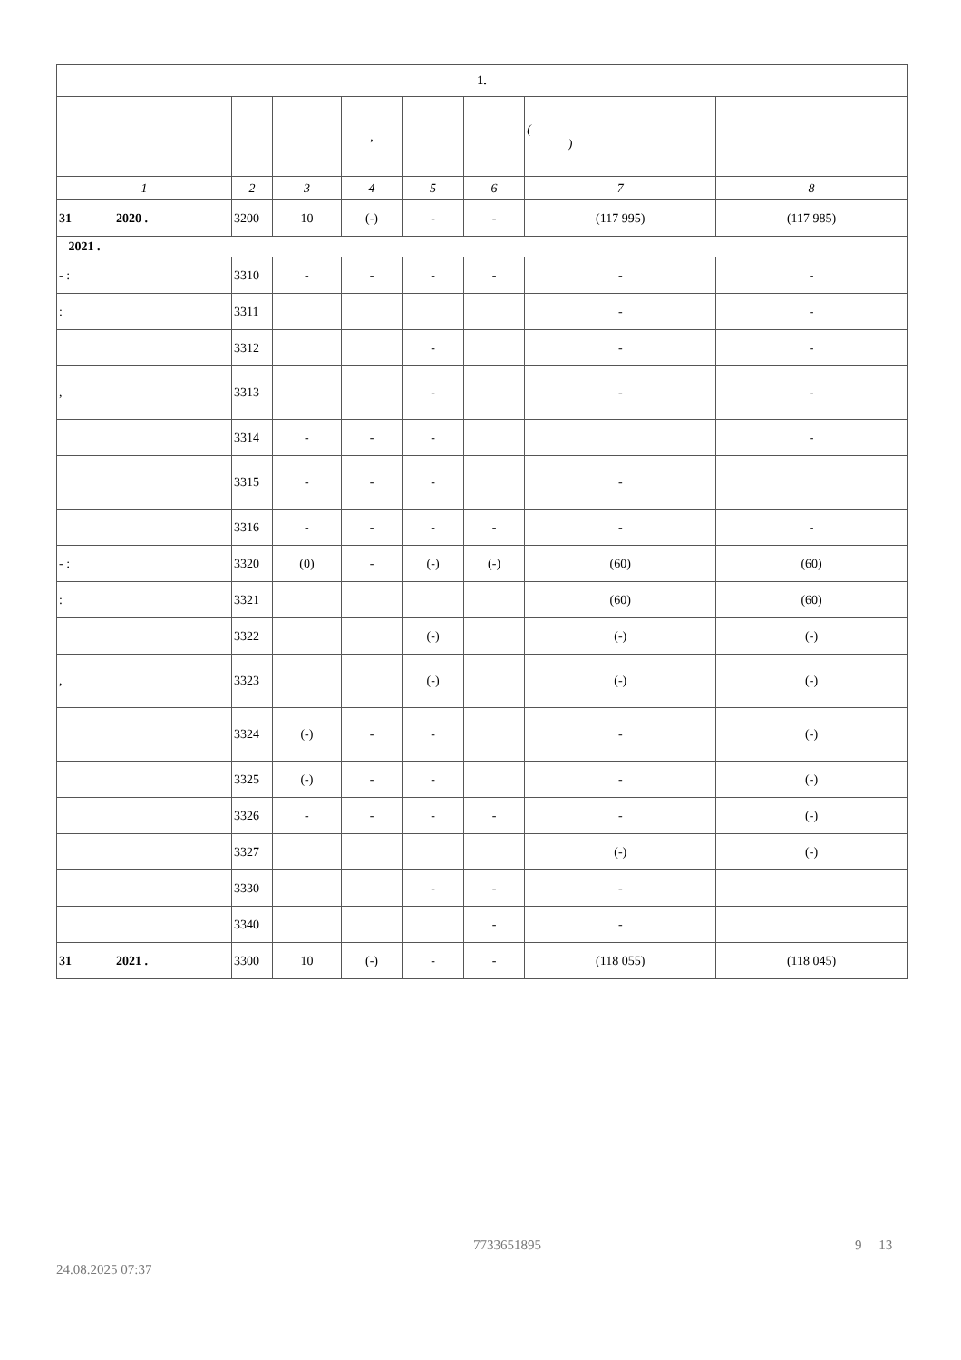| 1. | | | | | | | |
| --- | --- | --- | --- | --- | --- | --- | --- |
| | | | , | | | ( ) | |
| 1 | 2 | 3 | 4 | 5 | 6 | 7 | 8 |
| 31 2020 . | 3200 | 10 | (-) | - | - | (117 995) | (117 985) |
| 2021 . | | | | | | | |
| - : | 3310 | - | - | - | - | - | - |
| : | 3311 | | | | | - | - |
| | 3312 | | | - | | - | - |
| , | 3313 | | | - | | - | - |
| | 3314 | - | - | - | | | - |
| | 3315 | - | - | - | | - | |
| | 3316 | - | - | - | - | - | - |
| - : | 3320 | (0) | - | (-) | (-) | (60) | (60) |
| : | 3321 | | | | | (60) | (60) |
| | 3322 | | | (-) | | (-) | (-) |
| , | 3323 | | | (-) | | (-) | (-) |
| | 3324 | (-) | - | - | | - | (-) |
| | 3325 | (-) | - | - | | - | (-) |
| | 3326 | - | - | - | - | - | (-) |
| | 3327 | | | | | (-) | (-) |
| | 3330 | | | - | - | - | |
| | 3340 | | | | - | - | |
| 31 2021 . | 3300 | 10 | (-) | - | - | (118 055) | (118 045) |
7733651895 9 13
24.08.2025 07:37